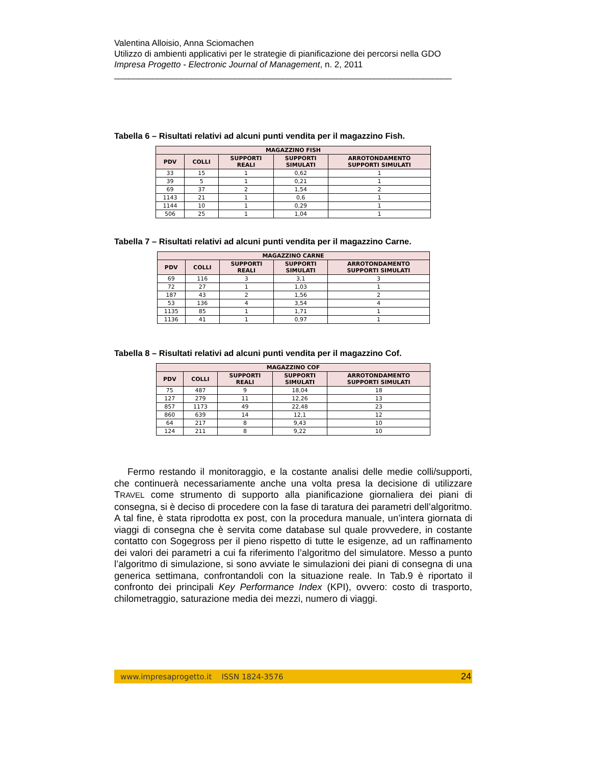Valentina Alloisio, Anna Sciomachen
Utilizzo di ambienti applicativi per le strategie di pianificazione dei percorsi nella GDO
Impresa Progetto - Electronic Journal of Management, n. 2, 2011
______________________________________________________________________
Tabella 6 – Risultati relativi ad alcuni punti vendita per il magazzino Fish.
| MAGAZZINO FISH | | | | |
| --- | --- | --- | --- | --- |
| PDV | COLLI | SUPPORTI REALI | SUPPORTI SIMULATI | ARROTONDAMENTO SUPPORTI SIMULATI |
| 33 | 15 | 1 | 0,62 | 1 |
| 39 | 5 | 1 | 0,21 | 1 |
| 69 | 37 | 2 | 1,54 | 2 |
| 1143 | 21 | 1 | 0,6 | 1 |
| 1144 | 10 | 1 | 0,29 | 1 |
| 506 | 25 | 1 | 1,04 | 1 |
Tabella 7 – Risultati relativi ad alcuni punti vendita per il magazzino Carne.
| MAGAZZINO CARNE | | | | |
| --- | --- | --- | --- | --- |
| PDV | COLLI | SUPPORTI REALI | SUPPORTI SIMULATI | ARROTONDAMENTO SUPPORTI SIMULATI |
| 69 | 116 | 3 | 3,1 | 3 |
| 72 | 27 | 1 | 1,03 | 1 |
| 187 | 43 | 2 | 1,56 | 2 |
| 53 | 136 | 4 | 3,54 | 4 |
| 1135 | 85 | 1 | 1,71 | 1 |
| 1136 | 41 | 1 | 0,97 | 1 |
Tabella 8 – Risultati relativi ad alcuni punti vendita per il magazzino Cof.
| MAGAZZINO COF | | | | |
| --- | --- | --- | --- | --- |
| PDV | COLLI | SUPPORTI REALI | SUPPORTI SIMULATI | ARROTONDAMENTO SUPPORTI SIMULATI |
| 75 | 487 | 9 | 18,04 | 18 |
| 127 | 279 | 11 | 12,26 | 13 |
| 857 | 1173 | 49 | 22,48 | 23 |
| 860 | 639 | 14 | 12,1 | 12 |
| 64 | 217 | 8 | 9,43 | 10 |
| 124 | 211 | 8 | 9,22 | 10 |
Fermo restando il monitoraggio, e la costante analisi delle medie colli/supporti, che continuerà necessariamente anche una volta presa la decisione di utilizzare TRAVEL come strumento di supporto alla pianificazione giornaliera dei piani di consegna, si è deciso di procedere con la fase di taratura dei parametri dell’algoritmo. A tal fine, è stata riprodotta ex post, con la procedura manuale, un’intera giornata di viaggi di consegna che è servita come database sul quale provvedere, in costante contatto con Sogegross per il pieno rispetto di tutte le esigenze, ad un raffinamento dei valori dei parametri a cui fa riferimento l’algoritmo del simulatore. Messo a punto l’algoritmo di simulazione, si sono avviate le simulazioni dei piani di consegna di una generica settimana, confrontandoli con la situazione reale. In Tab.9 è riportato il confronto dei principali Key Performance Index (KPI), ovvero: costo di trasporto, chilometraggio, saturazione media dei mezzi, numero di viaggi.
www.impresaprogetto.it ISSN 1824-3576 24